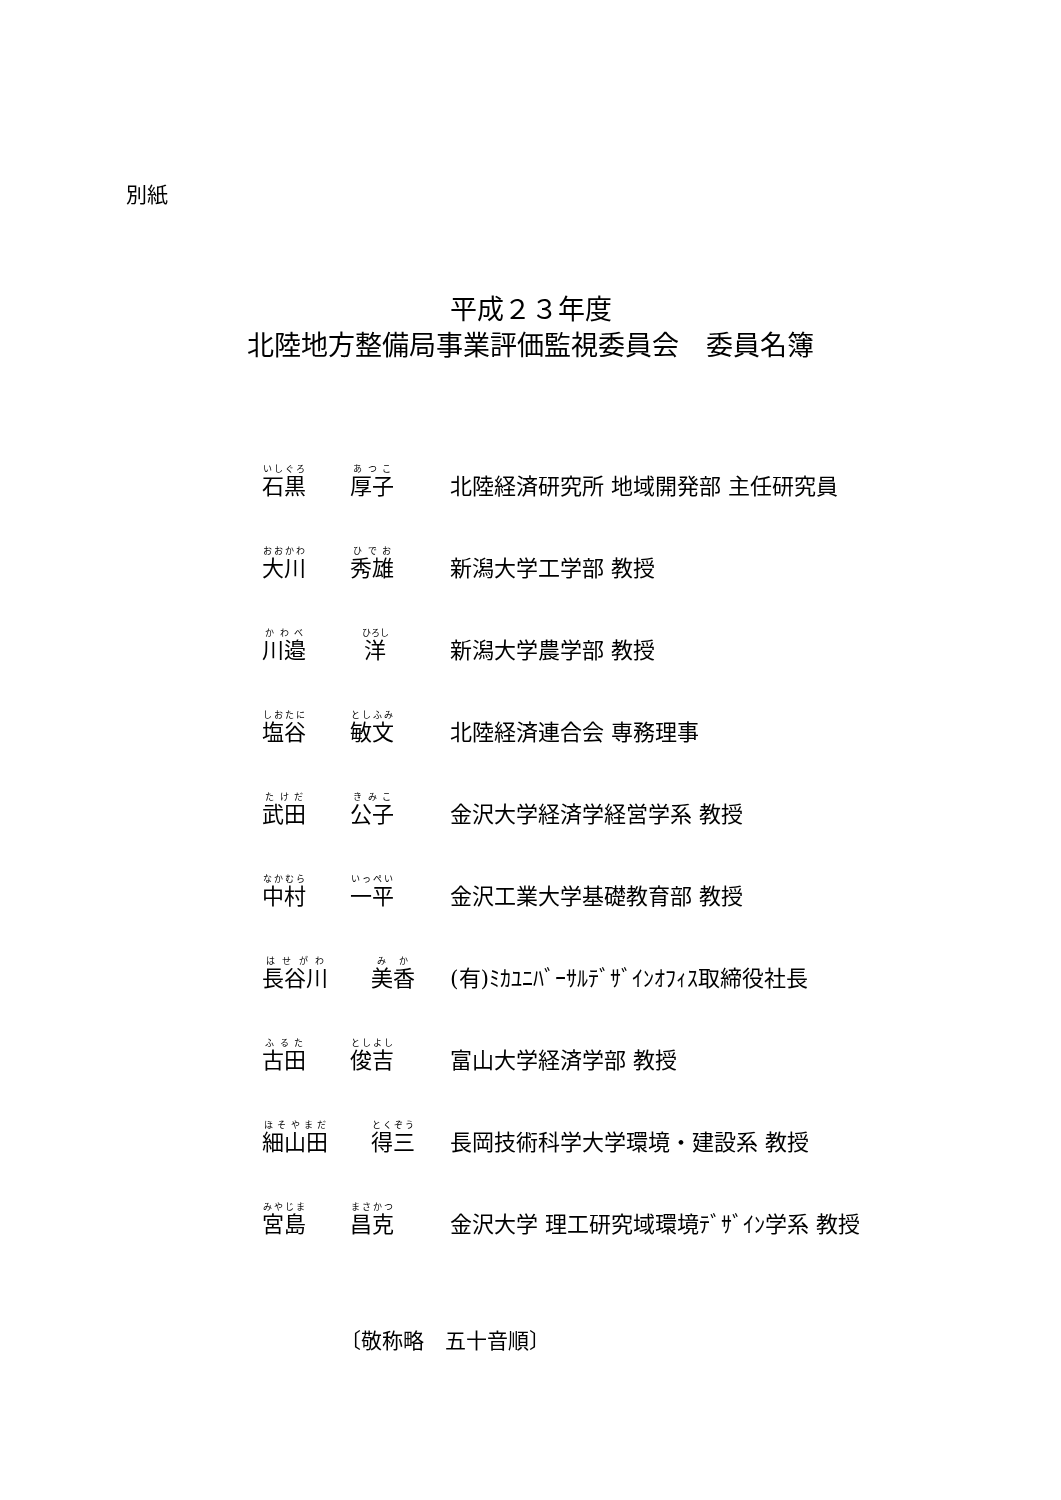別紙
平成２３年度
北陸地方整備局事業評価監視委員会　委員名簿
| 石黒 | 厚子 | 北陸経済研究所 地域開発部 主任研究員 |
| 大川 | 秀雄 | 新潟大学工学部 教授 |
| 川邉 | 洋 | 新潟大学農学部 教授 |
| 塩谷 | 敏文 | 北陸経済連合会 専務理事 |
| 武田 | 公子 | 金沢大学経済学経営学系 教授 |
| 中村 | 一平 | 金沢工業大学基礎教育部 教授 |
| 長谷川 | 美香 | (有)ﾐｶﾕﾆﾊﾞｰｻﾙﾃﾞｻﾞｲﾝｵﾌｨｽ取締役社長 |
| 古田 | 俊吉 | 富山大学経済学部 教授 |
| 細山田 | 得三 | 長岡技術科学大学環境・建設系 教授 |
| 宮島 | 昌克 | 金沢大学 理工研究域環境ﾃﾞｻﾞｲﾝ学系 教授 |
〔敬称略　五十音順〕